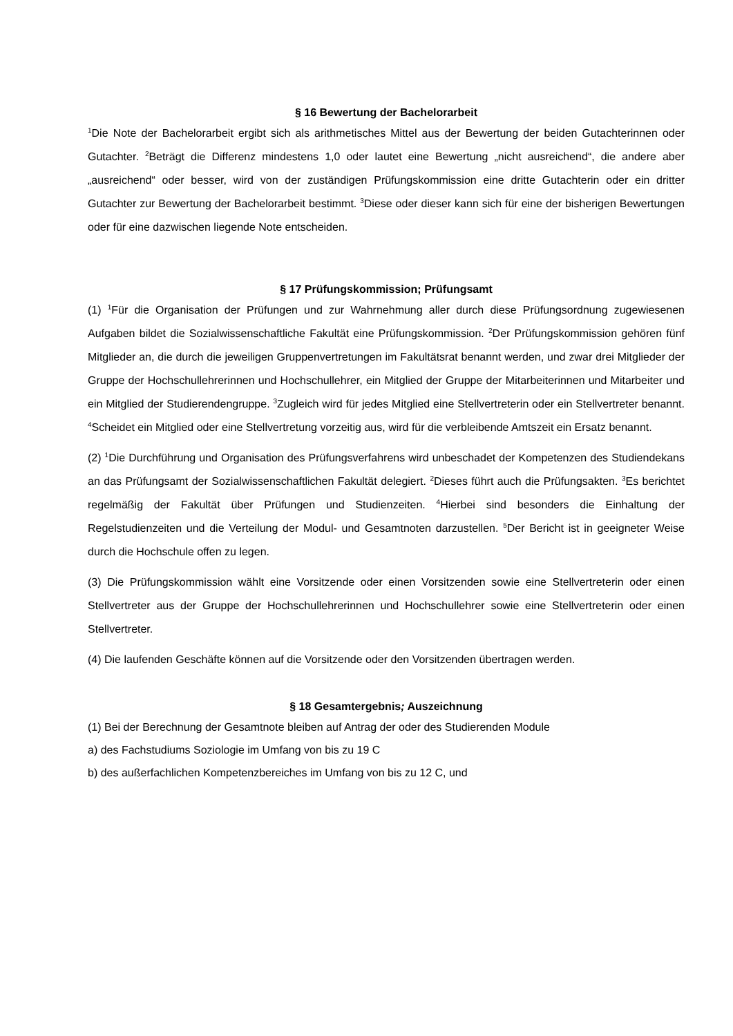§ 16 Bewertung der Bachelorarbeit
<sup>1</sup> Die Note der Bachelorarbeit ergibt sich als arithmetisches Mittel aus der Bewertung der beiden Gutachterinnen oder Gutachter. <sup>2</sup>Beträgt die Differenz mindestens 1,0 oder lautet eine Bewertung „nicht ausreichend“, die andere aber „ausreichend“ oder besser, wird von der zuständigen Prüfungskommission eine dritte Gutachterin oder ein dritter Gutachter zur Bewertung der Bachelorarbeit bestimmt. <sup>3</sup>Diese oder dieser kann sich für eine der bisherigen Bewertungen oder für eine dazwischen liegende Note entscheiden.
§ 17 Prüfungskommission; Prüfungsamt
(1) <sup>1</sup>Für die Organisation der Prüfungen und zur Wahrnehmung aller durch diese Prüfungsordnung zugewiesenen Aufgaben bildet die Sozialwissenschaftliche Fakultät eine Prüfungskommission. <sup>2</sup>Der Prüfungskommission gehören fünf Mitglieder an, die durch die jeweiligen Gruppenvertretungen im Fakultätsrat benannt werden, und zwar drei Mitglieder der Gruppe der Hochschullehrerinnen und Hochschullehrer, ein Mitglied der Gruppe der Mitarbeiterinnen und Mitarbeiter und ein Mitglied der Studierendengruppe. <sup>3</sup>Zugleich wird für jedes Mitglied eine Stellvertreterin oder ein Stellvertreter benannt. <sup>4</sup>Scheidet ein Mitglied oder eine Stellvertretung vorzeitig aus, wird für die verbleibende Amtszeit ein Ersatz benannt.
(2) <sup>1</sup>Die Durchführung und Organisation des Prüfungsverfahrens wird unbeschadet der Kompetenzen des Studiendekans an das Prüfungsamt der Sozialwissenschaftlichen Fakultät delegiert. <sup>2</sup>Dieses führt auch die Prüfungsakten. <sup>3</sup>Es berichtet regelmäßig der Fakultät über Prüfungen und Studienzeiten. <sup>4</sup>Hierbei sind besonders die Einhaltung der Regelstudienzeiten und die Verteilung der Modul- und Gesamtnoten darzustellen. <sup>5</sup>Der Bericht ist in geeigneter Weise durch die Hochschule offen zu legen.
(3) Die Prüfungskommission wählt eine Vorsitzende oder einen Vorsitzenden sowie eine Stellvertreterin oder einen Stellvertreter aus der Gruppe der Hochschullehrerinnen und Hochschullehrer sowie eine Stellvertreterin oder einen Stellvertreter.
(4) Die laufenden Geschäfte können auf die Vorsitzende oder den Vorsitzenden übertragen werden.
§ 18 Gesamtergebnis; Auszeichnung
(1) Bei der Berechnung der Gesamtnote bleiben auf Antrag der oder des Studierenden Module
a) des Fachstudiums Soziologie im Umfang von bis zu 19 C
b) des außerfachlichen Kompetenzbereiches im Umfang von bis zu 12 C, und